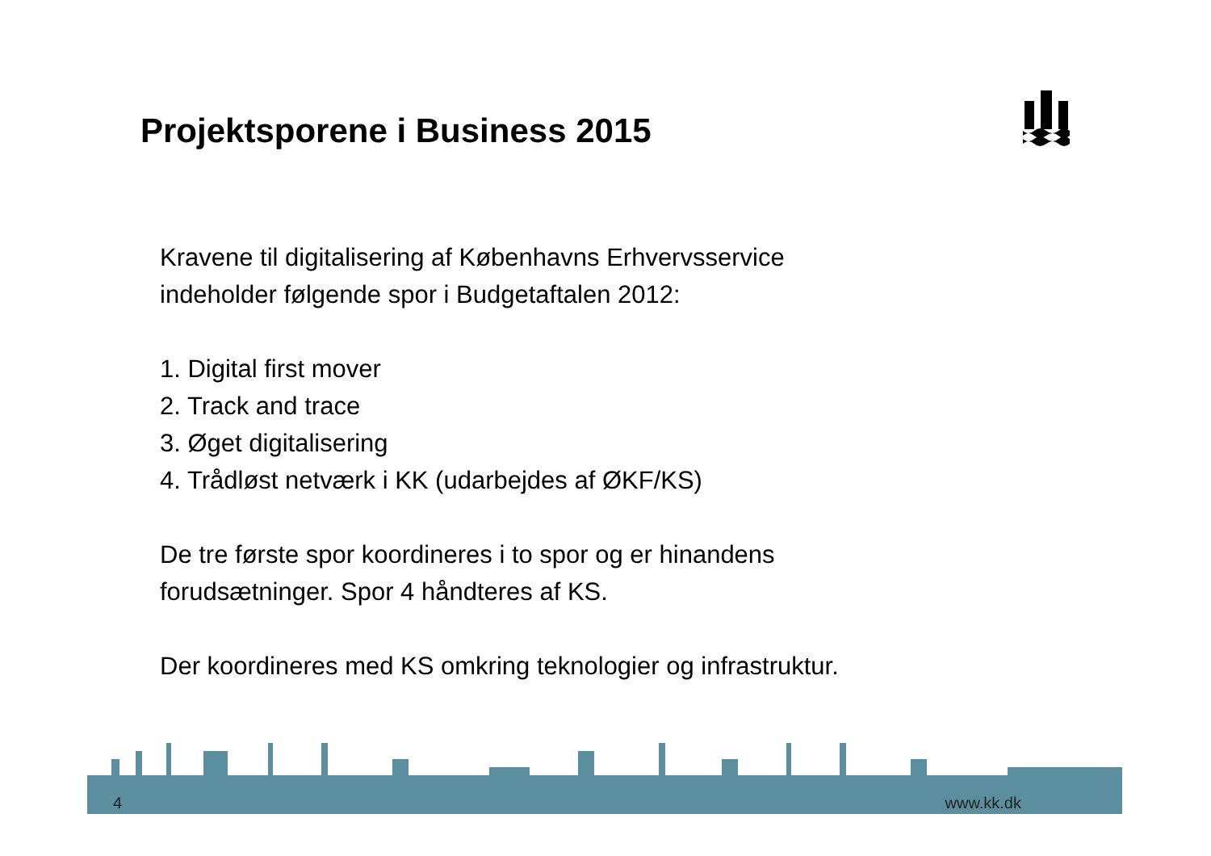Projektsporene i Business 2015
Kravene til digitalisering af Københavns Erhvervsservice
indeholder følgende spor i Budgetaftalen 2012:
1. Digital first mover
2. Track and trace
3. Øget digitalisering
4. Trådløst netværk i KK (udarbejdes af ØKF/KS)
De tre første spor koordineres i to spor og er hinandens
forudsætninger. Spor 4 håndteres af KS.
Der koordineres med KS omkring teknologier og infrastruktur.
4 www.kk.dk